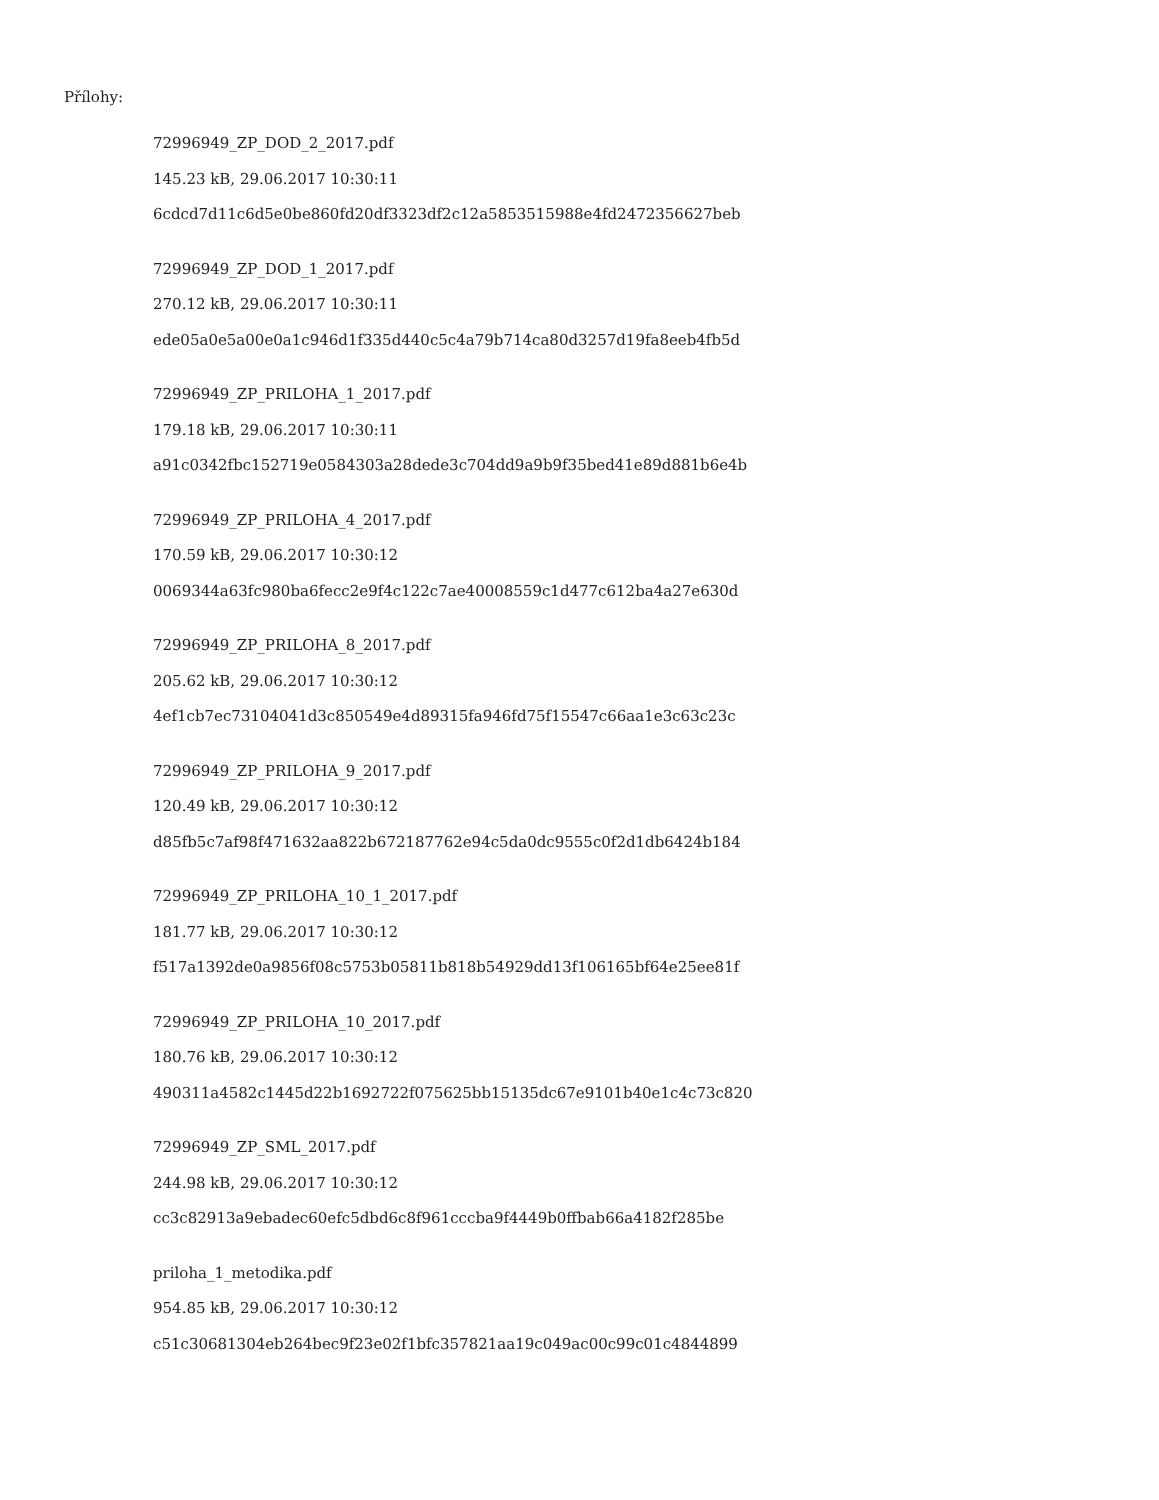Přílohy:
72996949_ZP_DOD_2_2017.pdf
145.23 kB, 29.06.2017 10:30:11
6cdcd7d11c6d5e0be860fd20df3323df2c12a5853515988e4fd2472356627beb
72996949_ZP_DOD_1_2017.pdf
270.12 kB, 29.06.2017 10:30:11
ede05a0e5a00e0a1c946d1f335d440c5c4a79b714ca80d3257d19fa8eeb4fb5d
72996949_ZP_PRILOHA_1_2017.pdf
179.18 kB, 29.06.2017 10:30:11
a91c0342fbc152719e0584303a28dede3c704dd9a9b9f35bed41e89d881b6e4b
72996949_ZP_PRILOHA_4_2017.pdf
170.59 kB, 29.06.2017 10:30:12
0069344a63fc980ba6fecc2e9f4c122c7ae40008559c1d477c612ba4a27e630d
72996949_ZP_PRILOHA_8_2017.pdf
205.62 kB, 29.06.2017 10:30:12
4ef1cb7ec73104041d3c850549e4d89315fa946fd75f15547c66aa1e3c63c23c
72996949_ZP_PRILOHA_9_2017.pdf
120.49 kB, 29.06.2017 10:30:12
d85fb5c7af98f471632aa822b672187762e94c5da0dc9555c0f2d1db6424b184
72996949_ZP_PRILOHA_10_1_2017.pdf
181.77 kB, 29.06.2017 10:30:12
f517a1392de0a9856f08c5753b05811b818b54929dd13f106165bf64e25ee81f
72996949_ZP_PRILOHA_10_2017.pdf
180.76 kB, 29.06.2017 10:30:12
490311a4582c1445d22b1692722f075625bb15135dc67e9101b40e1c4c73c820
72996949_ZP_SML_2017.pdf
244.98 kB, 29.06.2017 10:30:12
cc3c82913a9ebadec60efc5dbd6c8f961cccba9f4449b0ffbab66a4182f285be
priloha_1_metodika.pdf
954.85 kB, 29.06.2017 10:30:12
c51c30681304eb264bec9f23e02f1bfc357821aa19c049ac00c99c01c4844899